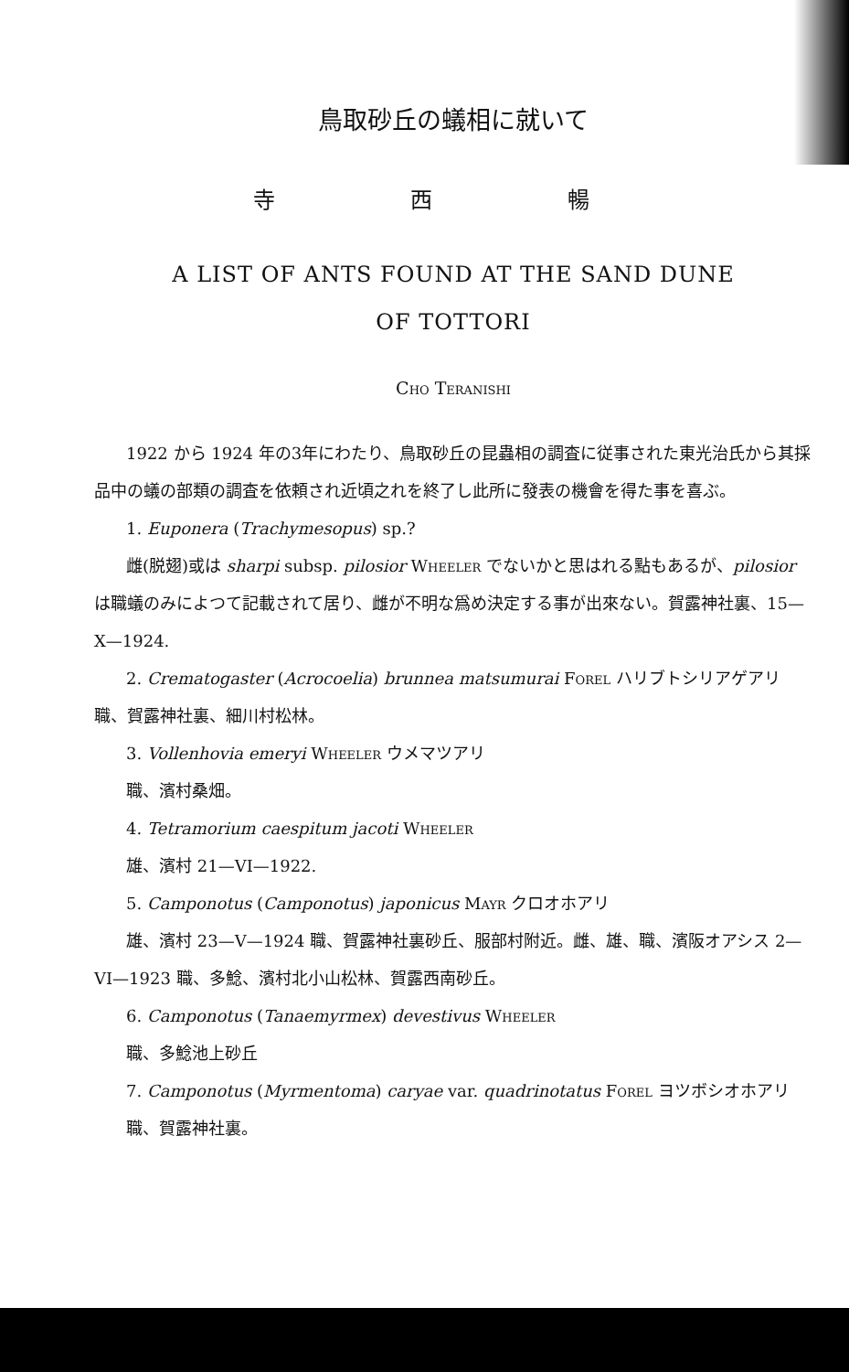鳥取砂丘の蟻相に就いて
寺 西 暢
A LIST OF ANTS FOUND AT THE SAND DUNE
OF TOTTORI
Cho Teranishi
1922 から 1924 年の3年にわたり、鳥取砂丘の昆蟲相の調査に従事された東光治氏から其採品中の蟻の部類の調査を依頼され近頃之れを終了し此所に發表の機會を得た事を喜ぶ。
1. Euponera (Trachymesopus) sp.?
雌(脱翅)或は sharpi subsp. pilosior Wheeler でないかと思はれる點もあるが、pilosior は職蟻のみによつて記載されて居り、雌が不明な爲め決定する事が出來ない。賀露神社裏、15—X—1924.
2. Crematogaster (Acrocoelia) brunnea matsumurai Forel ハリブトシリアゲアリ　職、賀露神社裏、細川村松林。
3. Vollenhovia emeryi Wheeler ウメマツアリ
職、濱村桑畑。
4. Tetramorium caespitum jacoti Wheeler
雄、濱村 21—VI—1922.
5. Camponotus (Camponotus) japonicus Mayr クロオホアリ
雄、濱村 23—V—1924 職、賀露神社裏砂丘、服部村附近。雌、雄、職、濱阪オアシス 2—VI—1923 職、多鯰、濱村北小山松林、賀露西南砂丘。
6. Camponotus (Tanaemyrmex) devestivus Wheeler
職、多鯰池上砂丘
7. Camponotus (Myrmentoma) caryae var. quadrinotatus Forel ヨツボシオホアリ
職、賀露神社裏。